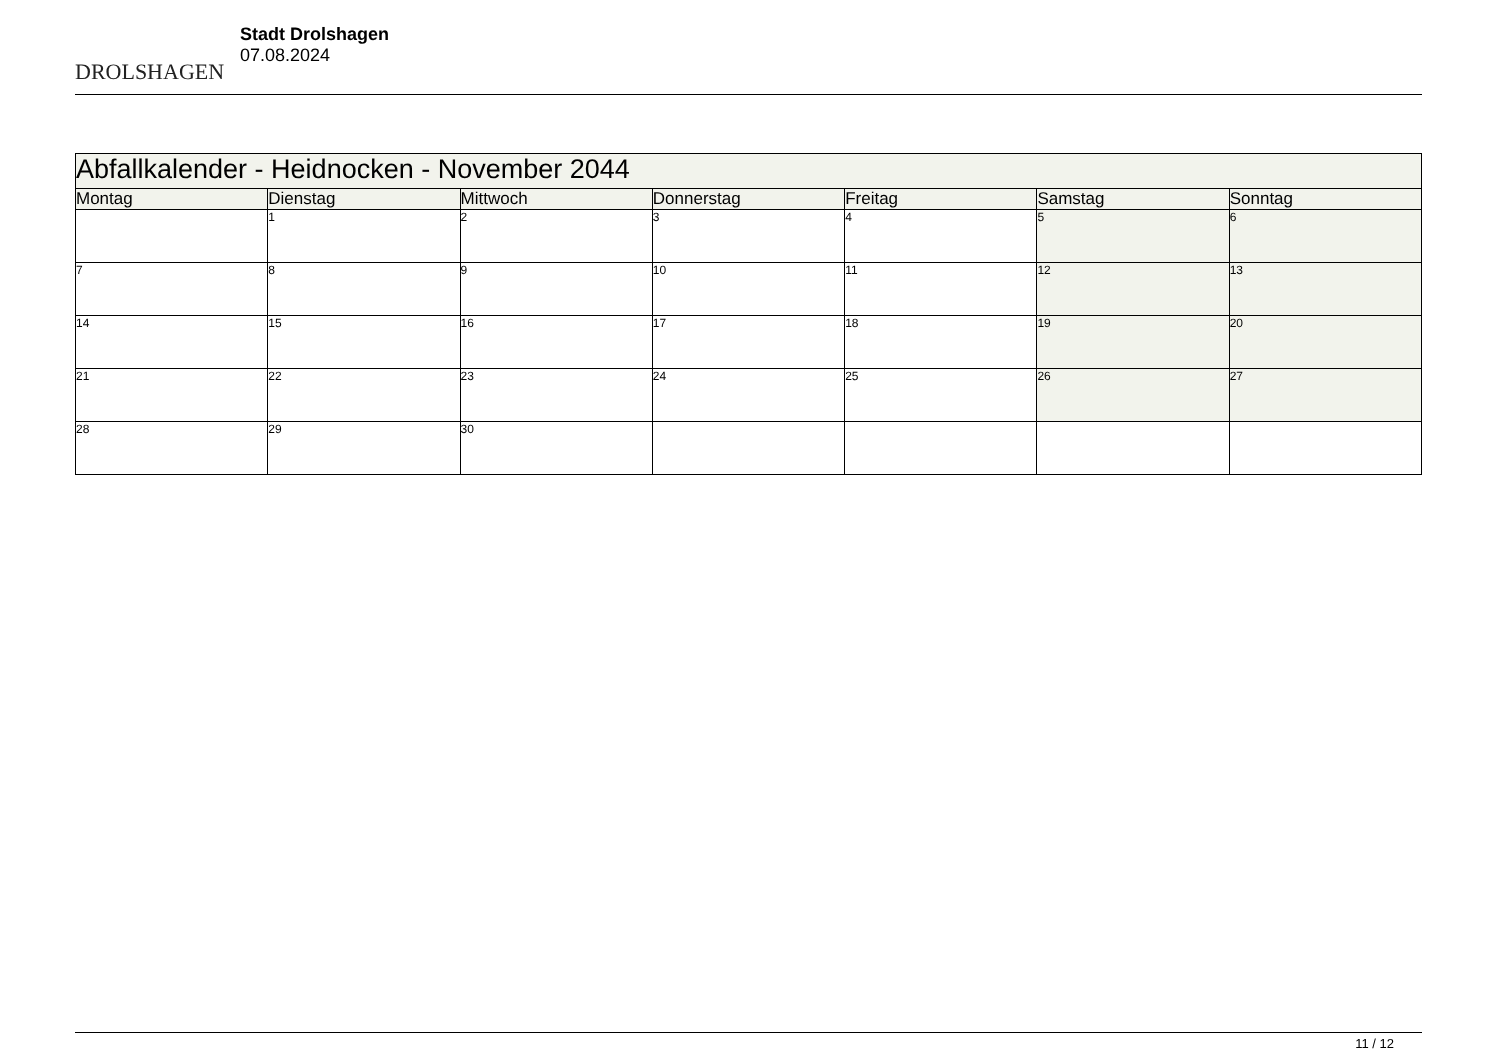DROLSHAGEN
Stadt Drolshagen
07.08.2024
| Abfallkalender - Heidnocken - November 2044 | | | | | | |
| --- | --- | --- | --- | --- | --- | --- |
| Montag | Dienstag | Mittwoch | Donnerstag | Freitag | Samstag | Sonntag |
| | 1 | 2 | 3 | 4 | 5 | 6 |
| 7 | 8 | 9 | 10 | 11 | 12 | 13 |
| 14 | 15 | 16 | 17 | 18 | 19 | 20 |
| 21 | 22 | 23 | 24 | 25 | 26 | 27 |
| 28 | 29 | 30 | | | | |
11 / 12